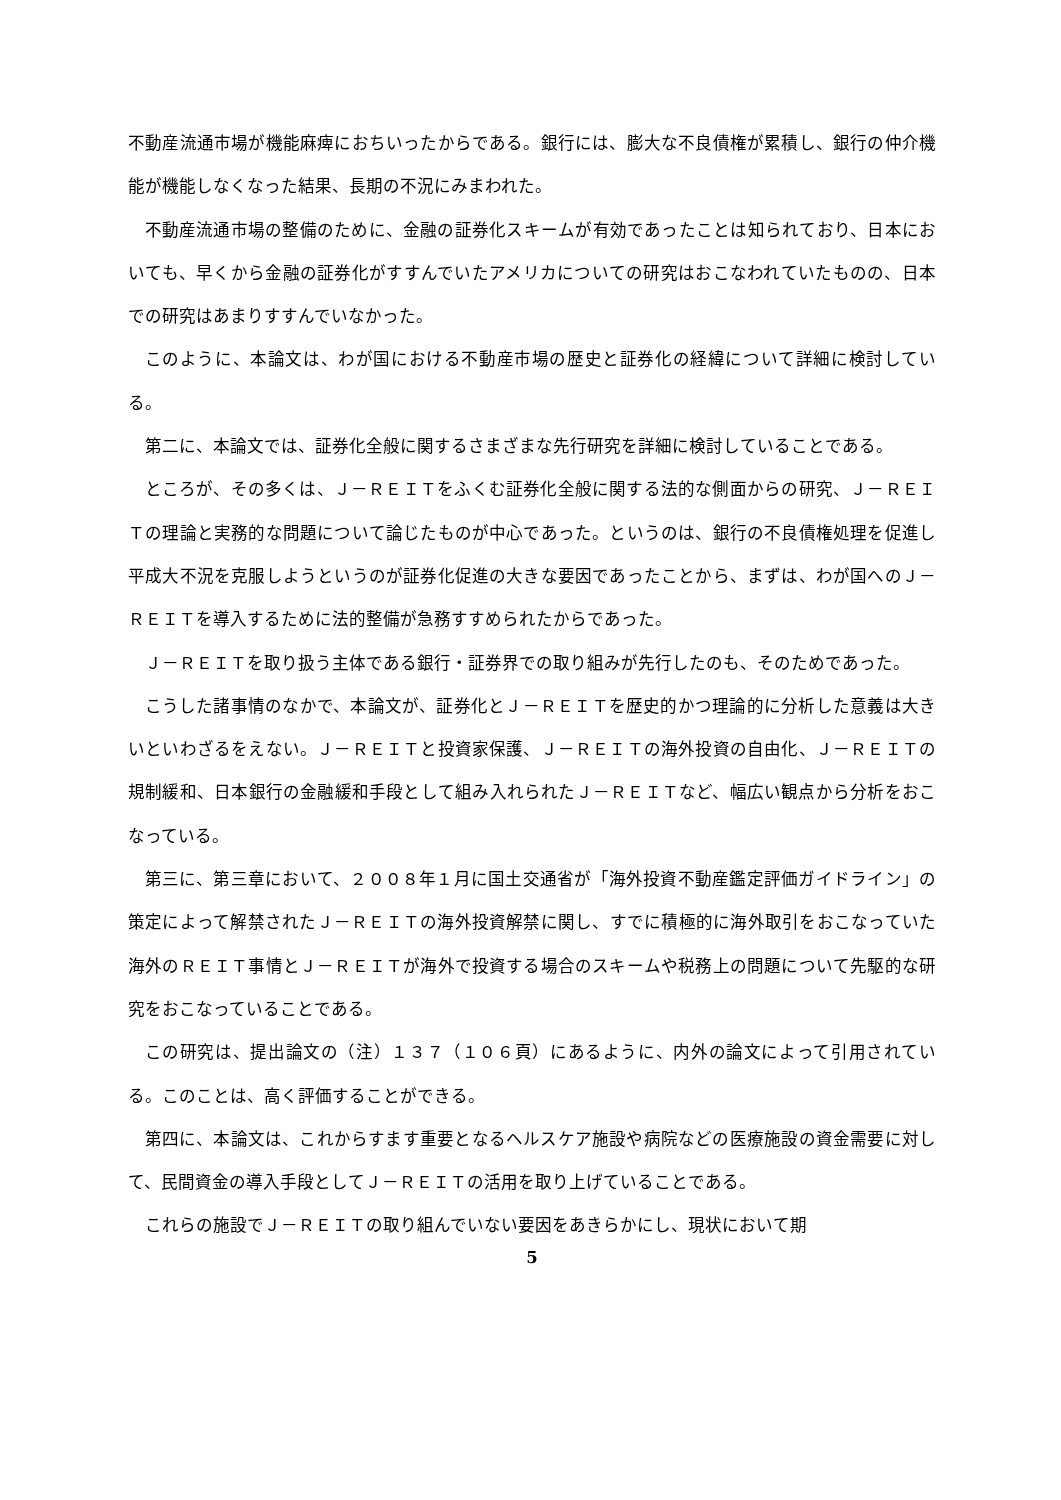不動産流通市場が機能麻痺におちいったからである。銀行には、膨大な不良債権が累積し、銀行の仲介機能が機能しなくなった結果、長期の不況にみまわれた。
不動産流通市場の整備のために、金融の証券化スキームが有効であったことは知られており、日本においても、早くから金融の証券化がすすんでいたアメリカについての研究はおこなわれていたものの、日本での研究はあまりすすんでいなかった。
このように、本論文は、わが国における不動産市場の歴史と証券化の経緯について詳細に検討している。
第二に、本論文では、証券化全般に関するさまざまな先行研究を詳細に検討していることである。
ところが、その多くは、Ｊ－ＲＥＩＴをふくむ証券化全般に関する法的な側面からの研究、Ｊ－ＲＥＩＴの理論と実務的な問題について論じたものが中心であった。というのは、銀行の不良債権処理を促進し平成大不況を克服しようというのが証券化促進の大きな要因であったことから、まずは、わが国へのＪ－ＲＥＩＴを導入するために法的整備が急務すすめられたからであった。
Ｊ－ＲＥＩＴを取り扱う主体である銀行・証券界での取り組みが先行したのも、そのためであった。
こうした諸事情のなかで、本論文が、証券化とＪ－ＲＥＩＴを歴史的かつ理論的に分析した意義は大きいといわざるをえない。Ｊ－ＲＥＩＴと投資家保護、Ｊ－ＲＥＩＴの海外投資の自由化、Ｊ－ＲＥＩＴの規制緩和、日本銀行の金融緩和手段として組み入れられたＪ－ＲＥＩＴなど、幅広い観点から分析をおこなっている。
第三に、第三章において、２００８年１月に国土交通省が「海外投資不動産鑑定評価ガイドライン」の策定によって解禁されたＪ－ＲＥＩＴの海外投資解禁に関し、すでに積極的に海外取引をおこなっていた海外のＲＥＩＴ事情とＪ－ＲＥＩＴが海外で投資する場合のスキームや税務上の問題について先駆的な研究をおこなっていることである。
この研究は、提出論文の（注）１３７（１０６頁）にあるように、内外の論文によって引用されている。このことは、高く評価することができる。
第四に、本論文は、これからすます重要となるヘルスケア施設や病院などの医療施設の資金需要に対して、民間資金の導入手段としてＪ－ＲＥＩＴの活用を取り上げていることである。
これらの施設でＪ－ＲＥＩＴの取り組んでいない要因をあきらかにし、現状において期
5